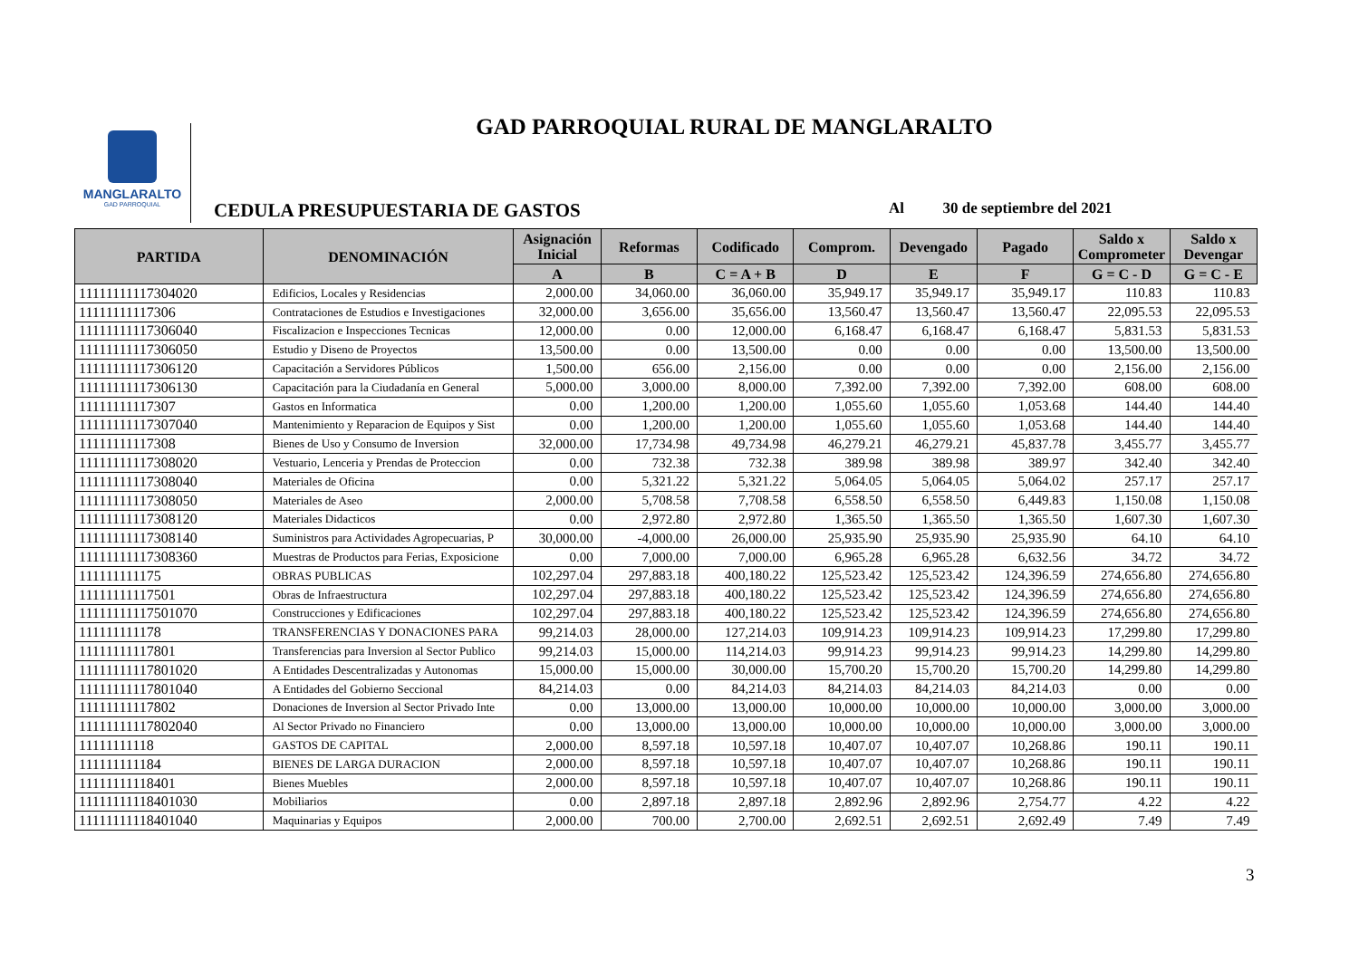MANGLARALTO
GAD PARROQUIAL
GAD PARROQUIAL RURAL DE MANGLARALTO
CEDULA PRESUPUESTARIA DE GASTOS
Al 30 de septiembre del 2021
| PARTIDA | DENOMINACIÓN | Asignación Inicial | Reformas | Codificado | Comprom. | Devengado | Pagado | Saldo x Comprometer | Saldo x Devengar |
| --- | --- | --- | --- | --- | --- | --- | --- | --- | --- |
| | | A | B | C = A + B | D | E | F | G = C - D | G = C - E |
| 11111111117304020 | Edificios, Locales y Residencias | 2,000.00 | 34,060.00 | 36,060.00 | 35,949.17 | 35,949.17 | 35,949.17 | 110.83 | 110.83 |
| 11111111117306 | Contrataciones de Estudios e Investigaciones | 32,000.00 | 3,656.00 | 35,656.00 | 13,560.47 | 13,560.47 | 13,560.47 | 22,095.53 | 22,095.53 |
| 11111111117306040 | Fiscalizacion e Inspecciones Tecnicas | 12,000.00 | 0.00 | 12,000.00 | 6,168.47 | 6,168.47 | 6,168.47 | 5,831.53 | 5,831.53 |
| 11111111117306050 | Estudio y Diseno de Proyectos | 13,500.00 | 0.00 | 13,500.00 | 0.00 | 0.00 | 0.00 | 13,500.00 | 13,500.00 |
| 11111111117306120 | Capacitación a Servidores Públicos | 1,500.00 | 656.00 | 2,156.00 | 0.00 | 0.00 | 0.00 | 2,156.00 | 2,156.00 |
| 11111111117306130 | Capacitación para la Ciudadanía en General | 5,000.00 | 3,000.00 | 8,000.00 | 7,392.00 | 7,392.00 | 7,392.00 | 608.00 | 608.00 |
| 11111111117307 | Gastos en Informatica | 0.00 | 1,200.00 | 1,200.00 | 1,055.60 | 1,055.60 | 1,053.68 | 144.40 | 144.40 |
| 11111111117307040 | Mantenimiento y Reparacion de Equipos y Sist | 0.00 | 1,200.00 | 1,200.00 | 1,055.60 | 1,055.60 | 1,053.68 | 144.40 | 144.40 |
| 11111111117308 | Bienes de Uso y Consumo de Inversion | 32,000.00 | 17,734.98 | 49,734.98 | 46,279.21 | 46,279.21 | 45,837.78 | 3,455.77 | 3,455.77 |
| 11111111117308020 | Vestuario, Lenceria y Prendas de Proteccion | 0.00 | 732.38 | 732.38 | 389.98 | 389.98 | 389.97 | 342.40 | 342.40 |
| 11111111117308040 | Materiales de Oficina | 0.00 | 5,321.22 | 5,321.22 | 5,064.05 | 5,064.05 | 5,064.02 | 257.17 | 257.17 |
| 11111111117308050 | Materiales de Aseo | 2,000.00 | 5,708.58 | 7,708.58 | 6,558.50 | 6,558.50 | 6,449.83 | 1,150.08 | 1,150.08 |
| 11111111117308120 | Materiales Didacticos | 0.00 | 2,972.80 | 2,972.80 | 1,365.50 | 1,365.50 | 1,365.50 | 1,607.30 | 1,607.30 |
| 11111111117308140 | Suministros para Actividades Agropecuarias, P | 30,000.00 | -4,000.00 | 26,000.00 | 25,935.90 | 25,935.90 | 25,935.90 | 64.10 | 64.10 |
| 11111111117308360 | Muestras de Productos para Ferias, Exposicione | 0.00 | 7,000.00 | 7,000.00 | 6,965.28 | 6,965.28 | 6,632.56 | 34.72 | 34.72 |
| 111111111175 | OBRAS PUBLICAS | 102,297.04 | 297,883.18 | 400,180.22 | 125,523.42 | 125,523.42 | 124,396.59 | 274,656.80 | 274,656.80 |
| 11111111117501 | Obras de Infraestructura | 102,297.04 | 297,883.18 | 400,180.22 | 125,523.42 | 125,523.42 | 124,396.59 | 274,656.80 | 274,656.80 |
| 11111111117501070 | Construcciones y Edificaciones | 102,297.04 | 297,883.18 | 400,180.22 | 125,523.42 | 125,523.42 | 124,396.59 | 274,656.80 | 274,656.80 |
| 111111111178 | TRANSFERENCIAS Y DONACIONES PARA | 99,214.03 | 28,000.00 | 127,214.03 | 109,914.23 | 109,914.23 | 109,914.23 | 17,299.80 | 17,299.80 |
| 11111111117801 | Transferencias para Inversion al Sector Publico | 99,214.03 | 15,000.00 | 114,214.03 | 99,914.23 | 99,914.23 | 99,914.23 | 14,299.80 | 14,299.80 |
| 11111111117801020 | A Entidades Descentralizadas y Autonomas | 15,000.00 | 15,000.00 | 30,000.00 | 15,700.20 | 15,700.20 | 15,700.20 | 14,299.80 | 14,299.80 |
| 11111111117801040 | A Entidades del Gobierno Seccional | 84,214.03 | 0.00 | 84,214.03 | 84,214.03 | 84,214.03 | 84,214.03 | 0.00 | 0.00 |
| 11111111117802 | Donaciones de Inversion al Sector Privado Inte | 0.00 | 13,000.00 | 13,000.00 | 10,000.00 | 10,000.00 | 10,000.00 | 3,000.00 | 3,000.00 |
| 11111111117802040 | Al Sector Privado no Financiero | 0.00 | 13,000.00 | 13,000.00 | 10,000.00 | 10,000.00 | 10,000.00 | 3,000.00 | 3,000.00 |
| 11111111118 | GASTOS DE CAPITAL | 2,000.00 | 8,597.18 | 10,597.18 | 10,407.07 | 10,407.07 | 10,268.86 | 190.11 | 190.11 |
| 111111111184 | BIENES DE LARGA DURACION | 2,000.00 | 8,597.18 | 10,597.18 | 10,407.07 | 10,407.07 | 10,268.86 | 190.11 | 190.11 |
| 11111111118401 | Bienes Muebles | 2,000.00 | 8,597.18 | 10,597.18 | 10,407.07 | 10,407.07 | 10,268.86 | 190.11 | 190.11 |
| 11111111118401030 | Mobiliarios | 0.00 | 2,897.18 | 2,897.18 | 2,892.96 | 2,892.96 | 2,754.77 | 4.22 | 4.22 |
| 11111111118401040 | Maquinarias y Equipos | 2,000.00 | 700.00 | 2,700.00 | 2,692.51 | 2,692.51 | 2,692.49 | 7.49 | 7.49 |
3